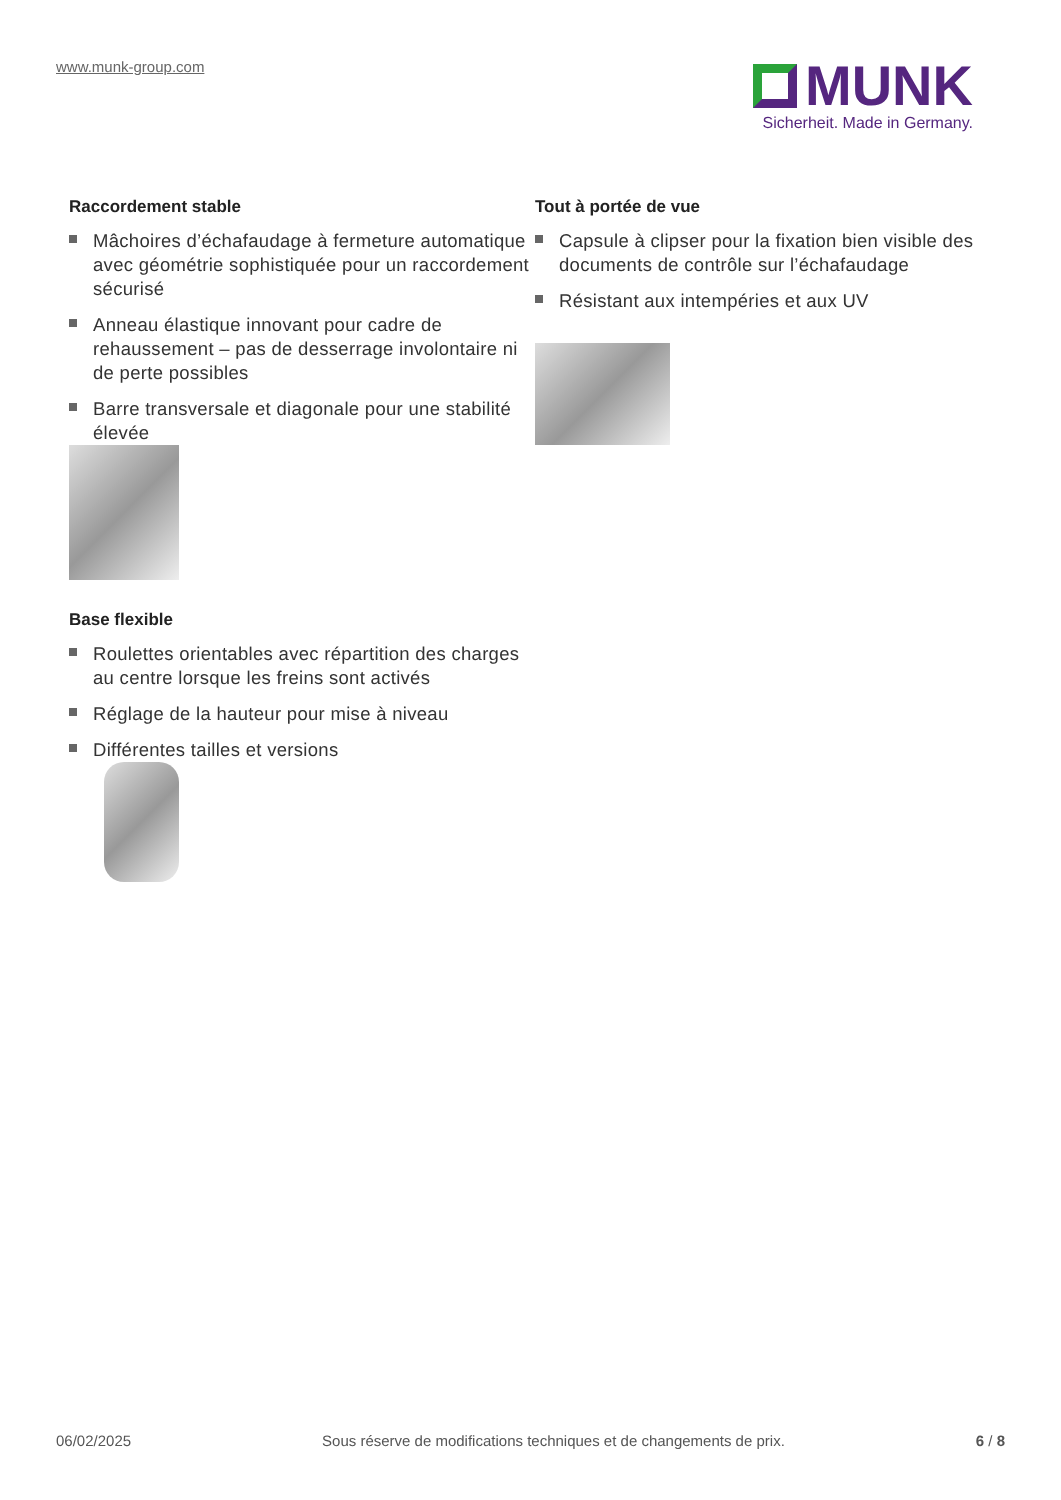www.munk-group.com
MUNK
Sicherheit. Made in Germany.
Raccordement stable
Mâchoires d’échafaudage à fermeture automatique avec géométrie sophistiquée pour un raccordement sécurisé
Anneau élastique innovant pour cadre de rehaussement – pas de desserrage involontaire ni de perte possibles
Barre transversale et diagonale pour une stabilité élevée
Base flexible
Roulettes orientables avec répartition des charges au centre lorsque les freins sont activés
Réglage de la hauteur pour mise à niveau
Différentes tailles et versions
Tout à portée de vue
Capsule à clipser pour la fixation bien visible des documents de contrôle sur l’échafaudage
Résistant aux intempéries et aux UV
06/02/2025 Sous réserve de modifications techniques et de changements de prix. 6 / 8